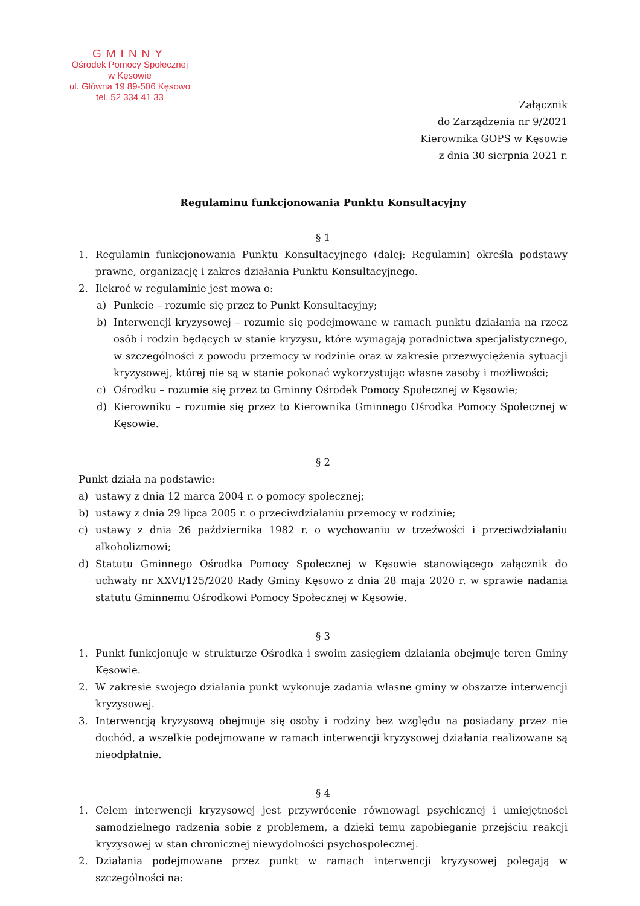GMINNY
Ośrodek Pomocy Społecznej
w Kęsowie
ul. Główna 19 89-506 Kęsowo
tel. 52 334 41 33
Załącznik
do Zarządzenia nr 9/2021
Kierownika GOPS w Kęsowie
z dnia 30 sierpnia 2021 r.
Regulaminu funkcjonowania Punktu Konsultacyjny
§ 1
1. Regulamin funkcjonowania Punktu Konsultacyjnego (dalej: Regulamin) określa podstawy prawne, organizację i zakres działania Punktu Konsultacyjnego.
2. Ilekroć w regulaminie jest mowa o:
a) Punkcie – rozumie się przez to Punkt Konsultacyjny;
b) Interwencji kryzysowej – rozumie się podejmowane w ramach punktu działania na rzecz osób i rodzin będących w stanie kryzysu, które wymagają poradnictwa specjalistycznego, w szczególności z powodu przemocy w rodzinie oraz w zakresie przezwyciężenia sytuacji kryzysowej, której nie są w stanie pokonać wykorzystując własne zasoby i możliwości;
c) Ośrodku – rozumie się przez to Gminny Ośrodek Pomocy Społecznej w Kęsowie;
d) Kierowniku – rozumie się przez to Kierownika Gminnego Ośrodka Pomocy Społecznej w Kęsowie.
§ 2
Punkt działa na podstawie:
a) ustawy z dnia 12 marca 2004 r. o pomocy społecznej;
b) ustawy z dnia 29 lipca 2005 r. o przeciwdziałaniu przemocy w rodzinie;
c) ustawy z dnia 26 października 1982 r. o wychowaniu w trzeźwości i przeciwdziałaniu alkoholizmowi;
d) Statutu Gminnego Ośrodka Pomocy Społecznej w Kęsowie stanowiącego załącznik do uchwały nr XXVI/125/2020 Rady Gminy Kęsowo z dnia 28 maja 2020 r. w sprawie nadania statutu Gminnemu Ośrodkowi Pomocy Społecznej w Kęsowie.
§ 3
1. Punkt funkcjonuje w strukturze Ośrodka i swoim zasięgiem działania obejmuje teren Gminy Kęsowie.
2. W zakresie swojego działania punkt wykonuje zadania własne gminy w obszarze interwencji kryzysowej.
3. Interwencją kryzysową obejmuje się osoby i rodziny bez względu na posiadany przez nie dochód, a wszelkie podejmowane w ramach interwencji kryzysowej działania realizowane są nieodpłatnie.
§ 4
1. Celem interwencji kryzysowej jest przywrócenie równowagi psychicznej i umiejętności samodzielnego radzenia sobie z problemem, a dzięki temu zapobieganie przejściu reakcji kryzysowej w stan chronicznej niewydolności psychospołecznej.
2. Działania podejmowane przez punkt w ramach interwencji kryzysowej polegają w szczególności na: